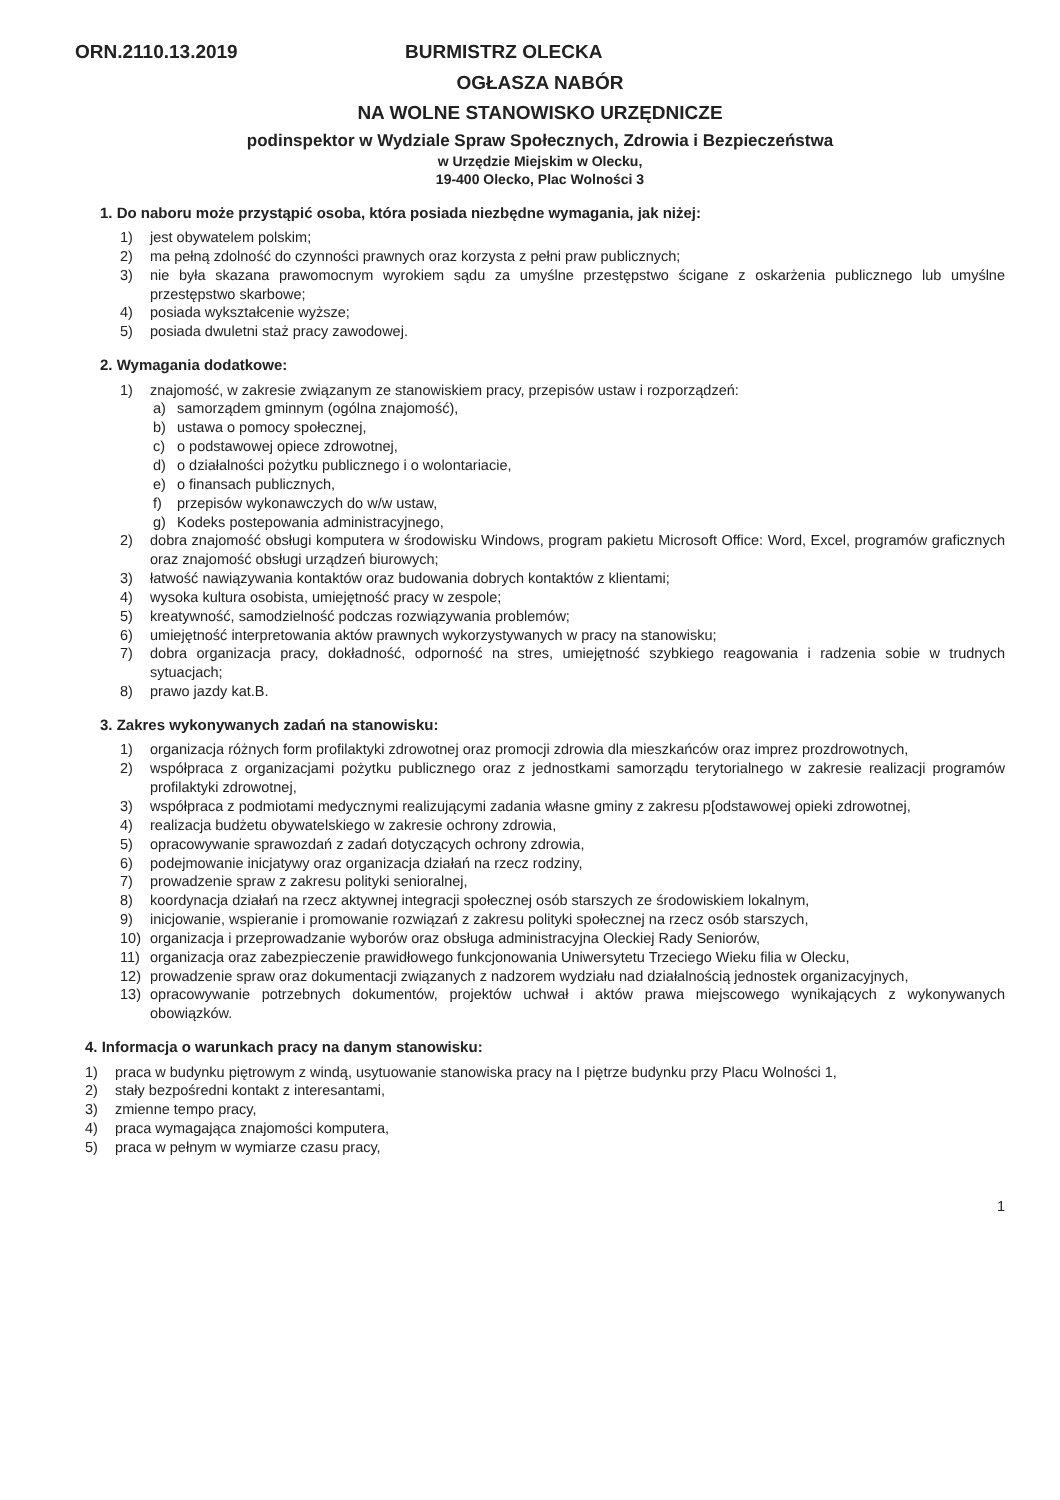ORN.2110.13.2019 BURMISTRZ OLECKA
OGŁASZA NABÓR
NA WOLNE STANOWISKO URZĘDNICZE
podinspektor w Wydziale Spraw Społecznych, Zdrowia i Bezpieczeństwa
w Urzędzie Miejskim w Olecku,
19-400 Olecko, Plac Wolności 3
1. Do naboru może przystąpić osoba, która posiada niezbędne wymagania, jak niżej:
1) jest obywatelem polskim;
2) ma pełną zdolność do czynności prawnych oraz korzysta z pełni praw publicznych;
3) nie była skazana prawomocnym wyrokiem sądu za umyślne przestępstwo ścigane z oskarżenia publicznego lub umyślne przestępstwo skarbowe;
4) posiada wykształcenie wyższe;
5) posiada dwuletni staż pracy zawodowej.
2. Wymagania dodatkowe:
1) znajomość, w zakresie związanym ze stanowiskiem pracy, przepisów ustaw i rozporządzeń:
a) samorządem gminnym (ogólna znajomość),
b) ustawa o pomocy społecznej,
c) o podstawowej opiece zdrowotnej,
d) o działalności pożytku publicznego i o wolontariacie,
e) o finansach publicznych,
f) przepisów wykonawczych do w/w ustaw,
g) Kodeks postepowania administracyjnego,
2) dobra znajomość obsługi komputera w środowisku Windows, program pakietu Microsoft Office: Word, Excel, programów graficznych oraz znajomość obsługi urządzeń biurowych;
3) łatwość nawiązywania kontaktów oraz budowania dobrych kontaktów z klientami;
4) wysoka kultura osobista, umiejętność pracy w zespole;
5) kreatywność, samodzielność podczas rozwiązywania problemów;
6) umiejętność interpretowania aktów prawnych wykorzystywanych w pracy na stanowisku;
7) dobra organizacja pracy, dokładność, odporność na stres, umiejętność szybkiego reagowania i radzenia sobie w trudnych sytuacjach;
8) prawo jazdy kat.B.
3. Zakres wykonywanych zadań na stanowisku:
1) organizacja różnych form profilaktyki zdrowotnej oraz promocji zdrowia dla mieszkańców oraz imprez prozdrowotnych,
2) współpraca z organizacjami pożytku publicznego oraz z jednostkami samorządu terytorialnego w zakresie realizacji programów profilaktyki zdrowotnej,
3) współpraca z podmiotami medycznymi realizującymi zadania własne gminy z zakresu p[odstawowej opieki zdrowotnej,
4) realizacja budżetu obywatelskiego w zakresie ochrony zdrowia,
5) opracowywanie sprawozdań z zadań dotyczących ochrony zdrowia,
6) podejmowanie inicjatywy oraz organizacja działań na rzecz rodziny,
7) prowadzenie spraw z zakresu polityki senioralnej,
8) koordynacja działań na rzecz aktywnej integracji społecznej osób starszych ze środowiskiem lokalnym,
9) inicjowanie, wspieranie i promowanie rozwiązań z zakresu polityki społecznej na rzecz osób starszych,
10) organizacja i przeprowadzanie wyborów oraz obsługa administracyjna Oleckiej Rady Seniorów,
11) organizacja oraz zabezpieczenie prawidłowego funkcjonowania Uniwersytetu Trzeciego Wieku filia w Olecku,
12) prowadzenie spraw oraz dokumentacji związanych z nadzorem wydziału nad działalnością jednostek organizacyjnych,
13) opracowywanie potrzebnych dokumentów, projektów uchwał i aktów prawa miejscowego wynikających z wykonywanych obowiązków.
4. Informacja o warunkach pracy na danym stanowisku:
1) praca w budynku piętrowym z windą, usytuowanie stanowiska pracy na I piętrze budynku przy Placu Wolności 1,
2) stały bezpośredni kontakt z interesantami,
3) zmienne tempo pracy,
4) praca wymagająca znajomości komputera,
5) praca w pełnym w wymiarze czasu pracy,
1